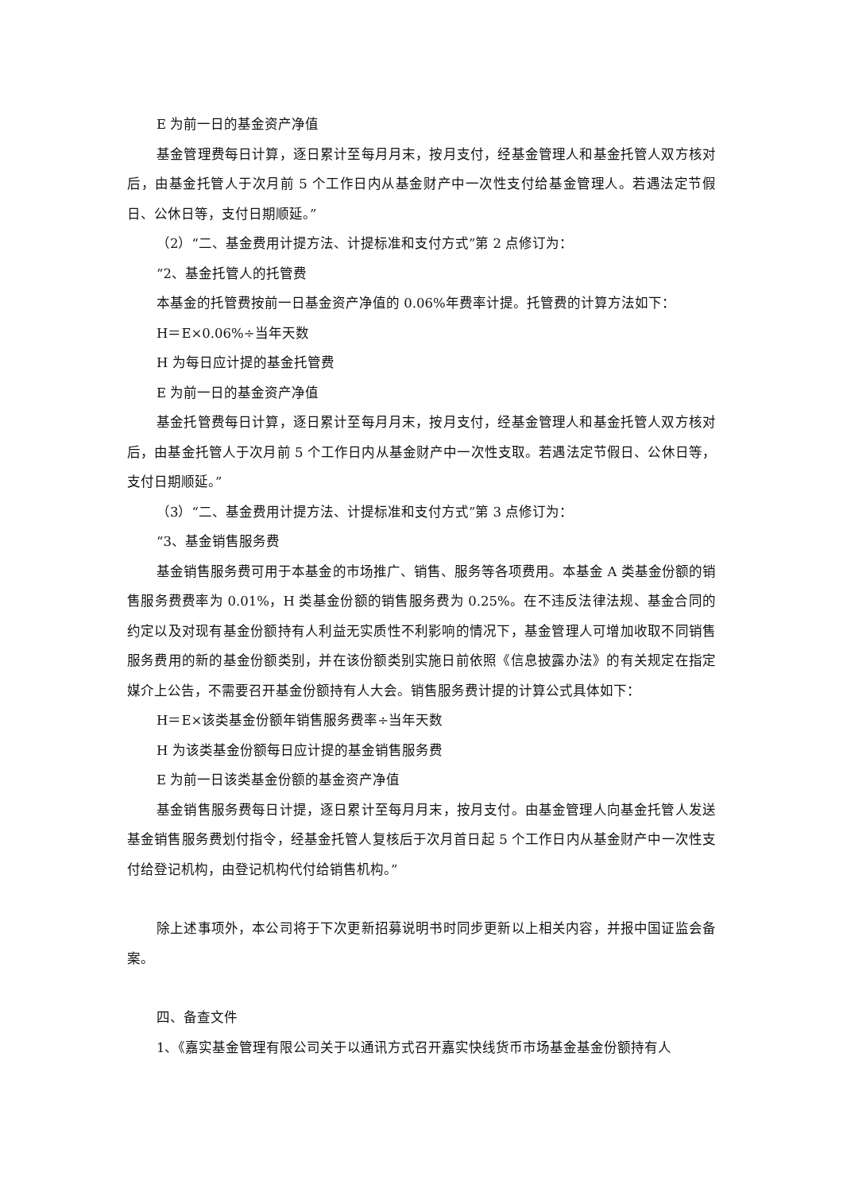E 为前一日的基金资产净值
基金管理费每日计算，逐日累计至每月月末，按月支付，经基金管理人和基金托管人双方核对后，由基金托管人于次月前 5 个工作日内从基金财产中一次性支付给基金管理人。若遇法定节假日、公休日等，支付日期顺延。”
（2）“二、基金费用计提方法、计提标准和支付方式”第 2 点修订为：
“2、基金托管人的托管费
本基金的托管费按前一日基金资产净值的 0.06%年费率计提。托管费的计算方法如下：
H＝E×0.06%÷当年天数
H 为每日应计提的基金托管费
E 为前一日的基金资产净值
基金托管费每日计算，逐日累计至每月月末，按月支付，经基金管理人和基金托管人双方核对后，由基金托管人于次月前 5 个工作日内从基金财产中一次性支取。若遇法定节假日、公休日等，支付日期顺延。”
（3）“二、基金费用计提方法、计提标准和支付方式”第 3 点修订为：
“3、基金销售服务费
基金销售服务费可用于本基金的市场推广、销售、服务等各项费用。本基金 A 类基金份额的销售服务费费率为 0.01%，H 类基金份额的销售服务费为 0.25%。在不违反法律法规、基金合同的约定以及对现有基金份额持有人利益无实质性不利影响的情况下，基金管理人可增加收取不同销售服务费用的新的基金份额类别，并在该份额类别实施日前依照《信息披露办法》的有关规定在指定媒介上公告，不需要召开基金份额持有人大会。销售服务费计提的计算公式具体如下：
H＝E×该类基金份额年销售服务费率÷当年天数
H 为该类基金份额每日应计提的基金销售服务费
E 为前一日该类基金份额的基金资产净值
基金销售服务费每日计提，逐日累计至每月月末，按月支付。由基金管理人向基金托管人发送基金销售服务费划付指令，经基金托管人复核后于次月首日起 5 个工作日内从基金财产中一次性支付给登记机构，由登记机构代付给销售机构。”
除上述事项外，本公司将于下次更新招募说明书时同步更新以上相关内容，并报中国证监会备案。
四、备查文件
1、《嘉实基金管理有限公司关于以通讯方式召开嘉实快线货币市场基金基金份额持有人